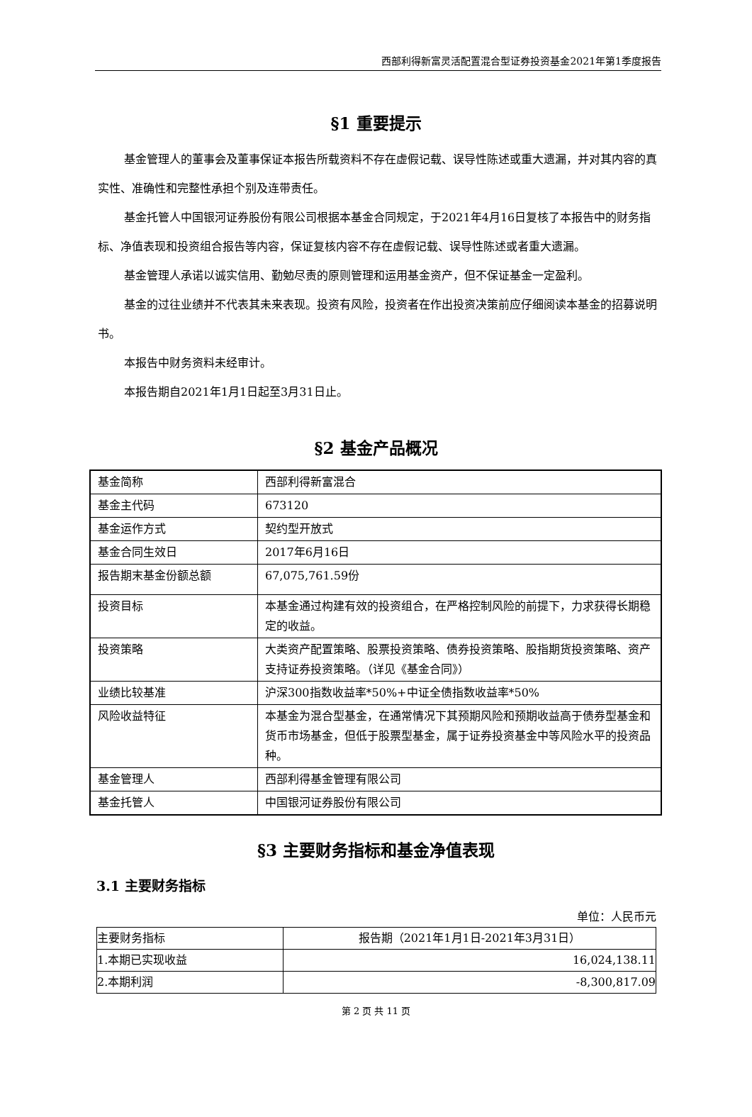西部利得新富灵活配置混合型证券投资基金2021年第1季度报告
§1 重要提示
基金管理人的董事会及董事保证本报告所载资料不存在虚假记载、误导性陈述或重大遗漏，并对其内容的真实性、准确性和完整性承担个别及连带责任。
基金托管人中国银河证券股份有限公司根据本基金合同规定，于2021年4月16日复核了本报告中的财务指标、净值表现和投资组合报告等内容，保证复核内容不存在虚假记载、误导性陈述或者重大遗漏。
基金管理人承诺以诚实信用、勤勉尽责的原则管理和运用基金资产，但不保证基金一定盈利。
基金的过往业绩并不代表其未来表现。投资有风险，投资者在作出投资决策前应仔细阅读本基金的招募说明书。
本报告中财务资料未经审计。
本报告期自2021年1月1日起至3月31日止。
§2 基金产品概况
| 基金简称 | 西部利得新富混合 |
| 基金主代码 | 673120 |
| 基金运作方式 | 契约型开放式 |
| 基金合同生效日 | 2017年6月16日 |
| 报告期末基金份额总额 | 67,075,761.59份 |
| 投资目标 | 本基金通过构建有效的投资组合，在严格控制风险的前提下，力求获得长期稳定的收益。 |
| 投资策略 | 大类资产配置策略、股票投资策略、债券投资策略、股指期货投资策略、资产支持证券投资策略。（详见《基金合同》） |
| 业绩比较基准 | 沪深300指数收益率*50%+中证全债指数收益率*50% |
| 风险收益特征 | 本基金为混合型基金，在通常情况下其预期风险和预期收益高于债券型基金和货币市场基金，但低于股票型基金，属于证券投资基金中等风险水平的投资品种。 |
| 基金管理人 | 西部利得基金管理有限公司 |
| 基金托管人 | 中国银河证券股份有限公司 |
§3 主要财务指标和基金净值表现
3.1 主要财务指标
单位：人民币元
| 主要财务指标 | 报告期（2021年1月1日-2021年3月31日） |
| --- | --- |
| 1.本期已实现收益 | 16,024,138.11 |
| 2.本期利润 | -8,300,817.09 |
第 2 页 共 11 页